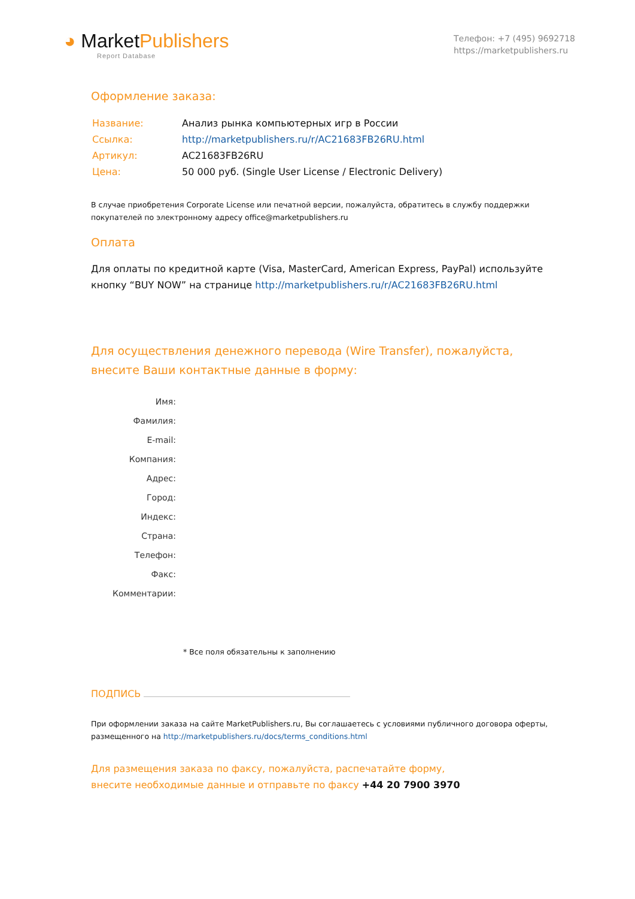◕ MarketPublishers
Report Database
Телефон: +7 (495) 9692718
https://marketpublishers.ru
Оформление заказа:
| Название: | Анализ рынка компьютерных игр в России |
| Ссылка: | http://marketpublishers.ru/r/AC21683FB26RU.html |
| Артикул: | AC21683FB26RU |
| Цена: | 50 000 руб. (Single User License / Electronic Delivery) |
В случае приобретения Corporate License или печатной версии, пожалуйста, обратитесь в службу поддержки покупателей по электронному адресу office@marketpublishers.ru
Оплата
Для оплаты по кредитной карте (Visa, MasterCard, American Express, PayPal) используйте кнопку “BUY NOW” на странице http://marketpublishers.ru/r/AC21683FB26RU.html
Для осуществления денежного перевода (Wire Transfer), пожалуйста,
внесите Ваши контактные данные в форму:
| Имя: |
| Фамилия: |
| E-mail: |
| Компания: |
| Адрес: |
| Город: |
| Индекс: |
| Страна: |
| Телефон: |
| Факс: |
| Комментарии: |
* Все поля обязательны к заполнению
ПОДПИСЬ
При оформлении заказа на сайте MarketPublishers.ru, Вы соглашаетесь с условиями публичного договора оферты, размещенного на http://marketpublishers.ru/docs/terms_conditions.html
Для размещения заказа по факсу, пожалуйста, распечатайте форму,
внесите необходимые данные и отправьте по факсу +44 20 7900 3970